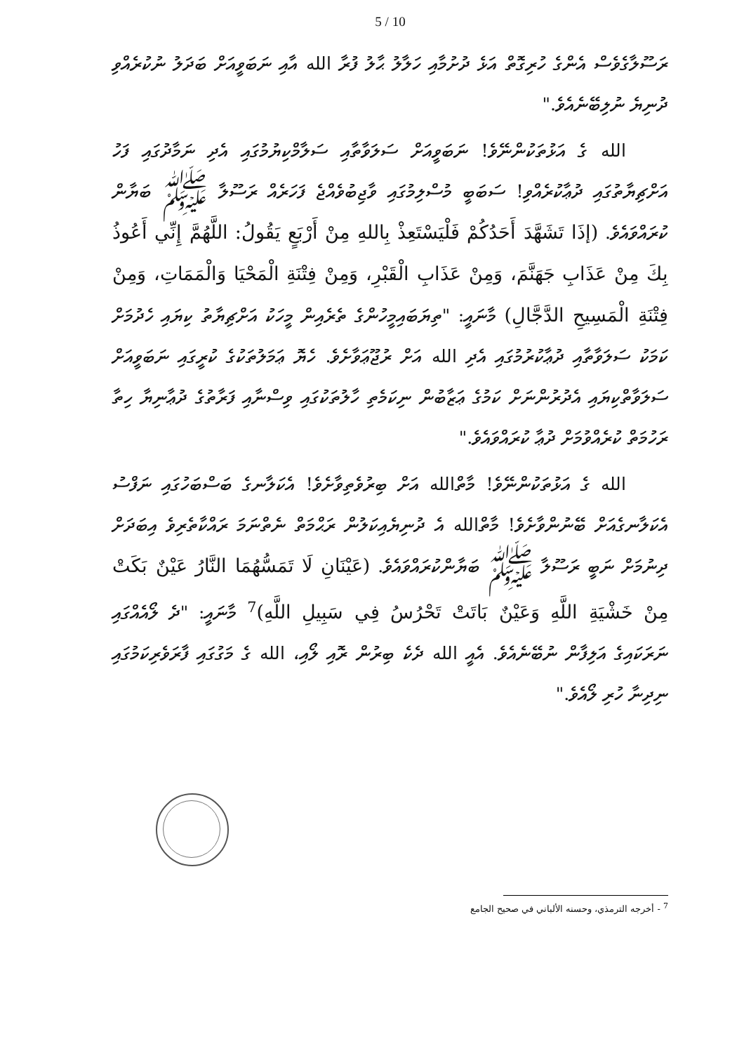5 / 10
ރަސޫލާގެވެސް އެންގެ ހުރިގޮތް އަޅެ ދުށުމާއި ހަލާލު ޙާލު ފުރާ الله އާއި ނަބަވީއަށް ބަދަލު ނުކުރެއްވި ދުނިޔެ ނުލިބޭނެއެވެ."
الله ގެ އަޅުތަކުންނޭވެ! ނަބަވީއަށް ސަލަވާތާއި ސަލާމްކިޔުމުގައި އެދި ނަމާދުގައި ފަހު އަށްޗިޔާތުގައި ދުޢާކުރެއްވި! ސަބަބީ މުސްލިމުގައި ވާޖިބުވެއްޖެ ފަހަރެއް ރަސޫލާ ﷺ ބަޔާން ކުރައްވައެވެ. (إذَا تَشَهَّدَ أَحَدُكُمْ فَلْيَسْتَعِذْ بِاللهِ مِنْ أَرْبَعٍ يَقُولُ: اللَّهُمَّ إِنِّي أَعُوذُ بِكَ مِنْ عَذَابِ جَهَنَّمَ، وَمِنْ عَذَابِ الْقَبْرِ، وَمِنْ فِتْنَةِ الْمَحْيَا وَالْمَمَاتِ، وَمِنْ فِتْنَةِ الْمَسِيحِ الدَّجَّالِ) މާނައީ: "ތިޔަބައިމީހުންގެ ތެރެއިން މީހަކު އަށްޗިޔާތު ކިޔައި ހެދުމަށް ކަމަކު ސަލަވާތާއި ދުޢާކުރުމުގައި އެދި الله އަށް ރުޖޫޢަވާށެވެ. ހެޔޮ ޢަމަލުތަކުގެ ކުރީގައި ނަބަވީއަށް ސަލަވާތްކިޔައި އެދުރުންނަށް ކަމުގެ ޢަޒާބުން ނިކަމެތި ހާލުތަކުގައި ވިސްނާއި ފަރާތުގެ ދުޢާނިޔާ ހިތާ ރަހުމަތް ކުރެއްވުމަށް ދުޢާ ކުރައްވައެވެ."
الله ގެ އަޅުތަކުންނޭވެ! މާތްالله އަށް ބިރުވެތިވާށެވެ! އެކަލާނގެ ބަސްބަހުގައި ނަފްސު އެކަލާނގެއަށް ބޭނުންވާށެވެ! މާތްالله އެ ދުނިޔެއިކަލުން ރަޙްމަތް ނެތްނަމަ ރައްކާތެރިވެ އިބަދަށް ދިނުމަށް ނަބީ ރަސޫލާ ﷺ ބަޔާންކުރައްވައެވެ. (عَيْنَانِ لَا تَمَسُّهُمَا النَّارُ عَيْنٌ بَكَتْ مِنْ خَشْيَةِ اللَّهِ وَعَيْنٌ بَاتَتْ تَحْرُسُ فِي سَبِيلِ اللَّهِ)<sup>7</sup> މާނައީ: "ދެ ލޯއެއްގައި ނަރަކައިގެ އަލިފާން ނުބޭނެއެވެ. އެއީ الله ދެކެ ބިރުން ރޮއި ލޯއި، الله ގެ މަގުގައި ފާރަވެރިކަމުގައި ނިދިނާ ހުރި ލޯއެވެ."
<sup>7</sup> - أخرجه الترمذي، وحسنه الألباني في صحيح الجامع